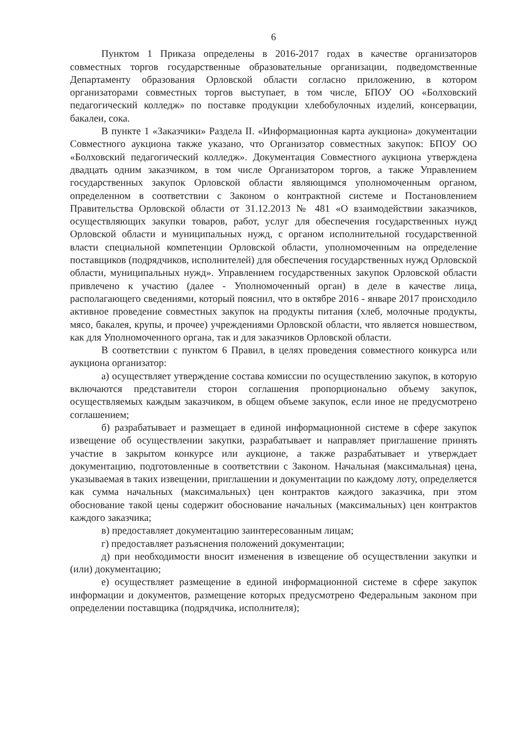6
Пунктом 1 Приказа определены в 2016-2017 годах в качестве организаторов совместных торгов государственные образовательные организации, подведомственные Департаменту образования Орловской области согласно приложению, в котором организаторами совместных торгов выступает, в том числе, БПОУ ОО «Болховский педагогический колледж» по поставке продукции хлебобулочных изделий, консервации, бакалеи, сока.
В пункте 1 «Заказчики» Раздела II. «Информационная карта аукциона» документации Совместного аукциона также указано, что Организатор совместных закупок: БПОУ ОО «Болховский педагогический колледж». Документация Совместного аукциона утверждена двадцать одним заказчиком, в том числе Организатором торгов, а также Управлением государственных закупок Орловской области являющимся уполномоченным органом, определенном в соответствии с Законом о контрактной системе и Постановлением Правительства Орловской области от 31.12.2013 № 481 «О взаимодействии заказчиков, осуществляющих закупки товаров, работ, услуг для обеспечения государственных нужд Орловской области и муниципальных нужд, с органом исполнительной государственной власти специальной компетенции Орловской области, уполномоченным на определение поставщиков (подрядчиков, исполнителей) для обеспечения государственных нужд Орловской области, муниципальных нужд». Управлением государственных закупок Орловской области привлечено к участию (далее - Уполномоченный орган) в деле в качестве лица, располагающего сведениями, который пояснил, что в октябре 2016 - январе 2017 происходило активное проведение совместных закупок на продукты питания (хлеб, молочные продукты, мясо, бакалея, крупы, и прочее) учреждениями Орловской области, что является новшеством, как для Уполномоченного органа, так и для заказчиков Орловской области.
В соответствии с пунктом 6 Правил, в целях проведения совместного конкурса или аукциона организатор:
а) осуществляет утверждение состава комиссии по осуществлению закупок, в которую включаются представители сторон соглашения пропорционально объему закупок, осуществляемых каждым заказчиком, в общем объеме закупок, если иное не предусмотрено соглашением;
б) разрабатывает и размещает в единой информационной системе в сфере закупок извещение об осуществлении закупки, разрабатывает и направляет приглашение принять участие в закрытом конкурсе или аукционе, а также разрабатывает и утверждает документацию, подготовленные в соответствии с Законом. Начальная (максимальная) цена, указываемая в таких извещении, приглашении и документации по каждому лоту, определяется как сумма начальных (максимальных) цен контрактов каждого заказчика, при этом обоснование такой цены содержит обоснование начальных (максимальных) цен контрактов каждого заказчика;
в) предоставляет документацию заинтересованным лицам;
г) предоставляет разъяснения положений документации;
д) при необходимости вносит изменения в извещение об осуществлении закупки и (или) документацию;
е) осуществляет размещение в единой информационной системе в сфере закупок информации и документов, размещение которых предусмотрено Федеральным законом при определении поставщика (подрядчика, исполнителя);